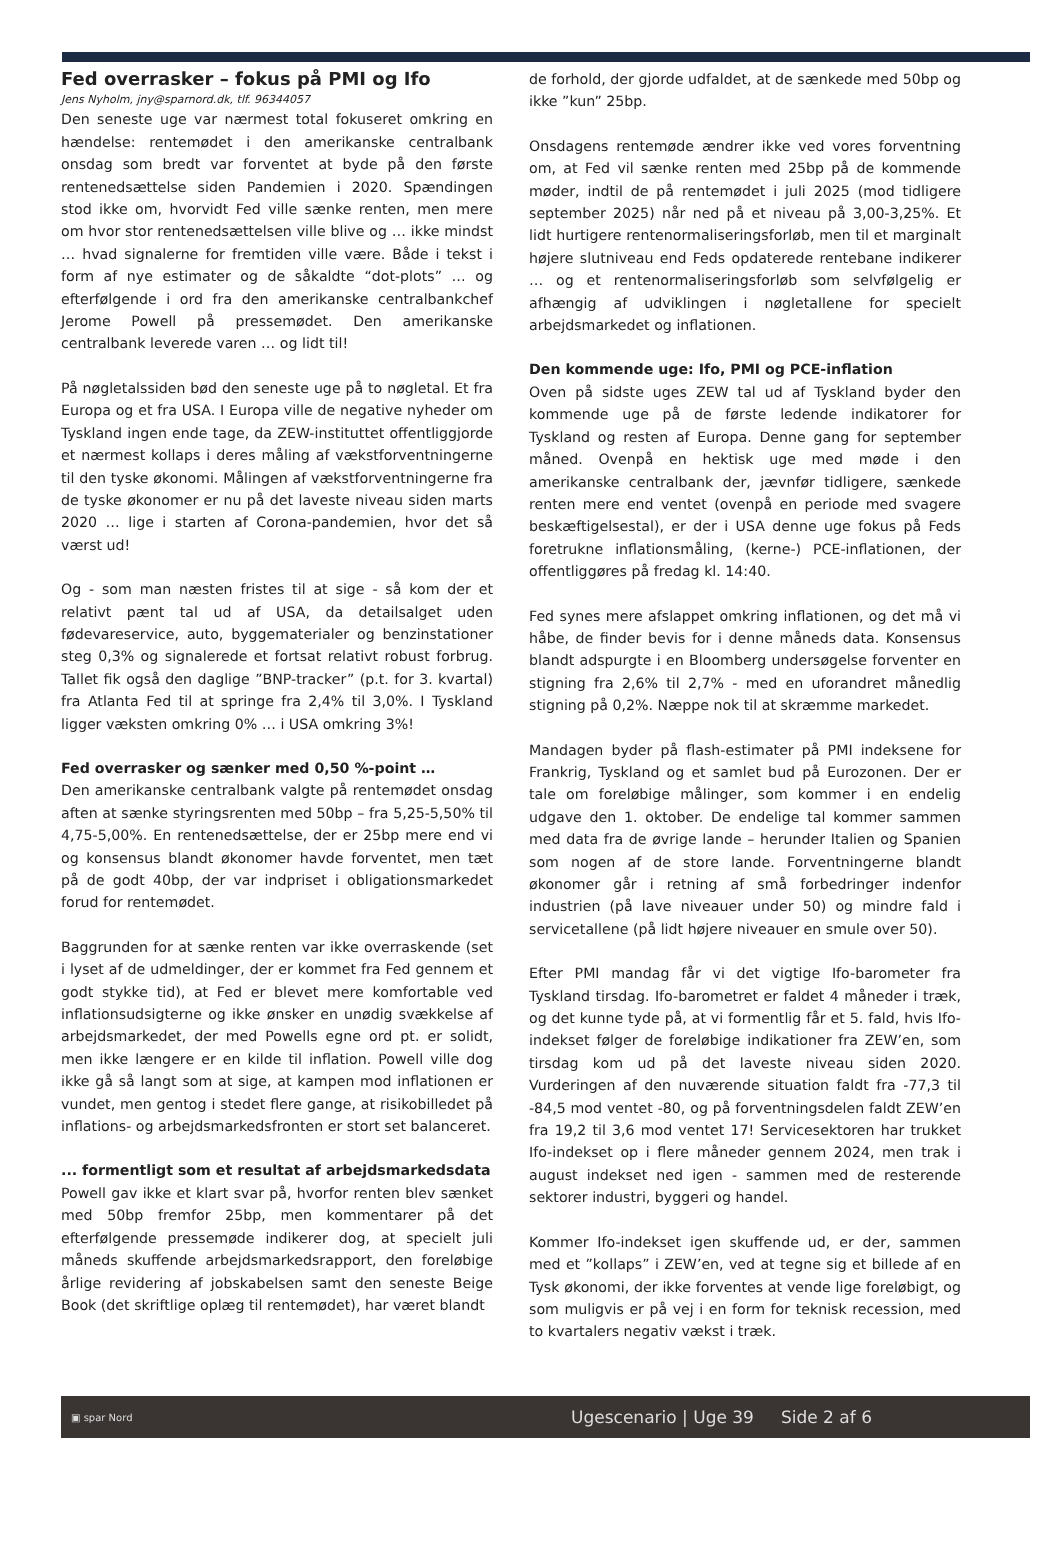Fed overrasker – fokus på PMI og Ifo
Jens Nyholm, jny@sparnord.dk, tlf. 96344057
Den seneste uge var nærmest total fokuseret omkring en hændelse: rentemødet i den amerikanske centralbank onsdag som bredt var forventet at byde på den første rentenedsættelse siden Pandemien i 2020. Spændingen stod ikke om, hvorvidt Fed ville sænke renten, men mere om hvor stor rentenedsættelsen ville blive og … ikke mindst … hvad signalerne for fremtiden ville være. Både i tekst i form af nye estimater og de såkaldte “dot-plots” … og efterfølgende i ord fra den amerikanske centralbankchef Jerome Powell på pressemødet. Den amerikanske centralbank leverede varen … og lidt til!
På nøgletalssiden bød den seneste uge på to nøgletal. Et fra Europa og et fra USA. I Europa ville de negative nyheder om Tyskland ingen ende tage, da ZEW-instituttet offentliggjorde et nærmest kollaps i deres måling af vækstforventningerne til den tyske økonomi. Målingen af vækstforventningerne fra de tyske økonomer er nu på det laveste niveau siden marts 2020 … lige i starten af Corona-pandemien, hvor det så værst ud!
Og - som man næsten fristes til at sige - så kom der et relativt pænt tal ud af USA, da detailsalget uden fødevareservice, auto, byggematerialer og benzinstationer steg 0,3% og signalerede et fortsat relativt robust forbrug. Tallet fik også den daglige ”BNP-tracker” (p.t. for 3. kvartal) fra Atlanta Fed til at springe fra 2,4% til 3,0%. I Tyskland ligger væksten omkring 0% … i USA omkring 3%!
Fed overrasker og sænker med 0,50 %-point …
Den amerikanske centralbank valgte på rentemødet onsdag aften at sænke styringsrenten med 50bp – fra 5,25-5,50% til 4,75-5,00%. En rentenedsættelse, der er 25bp mere end vi og konsensus blandt økonomer havde forventet, men tæt på de godt 40bp, der var indpriset i obligationsmarkedet forud for rentemødet.
Baggrunden for at sænke renten var ikke overraskende (set i lyset af de udmeldinger, der er kommet fra Fed gennem et godt stykke tid), at Fed er blevet mere komfortable ved inflationsudsigterne og ikke ønsker en unødig svækkelse af arbejdsmarkedet, der med Powells egne ord pt. er solidt, men ikke længere er en kilde til inflation. Powell ville dog ikke gå så langt som at sige, at kampen mod inflationen er vundet, men gentog i stedet flere gange, at risikobilledet på inflations- og arbejdsmarkedsfronten er stort set balanceret.
... formentligt som et resultat af arbejdsmarkedsdata
Powell gav ikke et klart svar på, hvorfor renten blev sænket med 50bp fremfor 25bp, men kommentarer på det efterfølgende pressemøde indikerer dog, at specielt juli måneds skuffende arbejdsmarkedsrapport, den foreløbige årlige revidering af jobskabelsen samt den seneste Beige Book (det skriftlige oplæg til rentemødet), har været blandt
de forhold, der gjorde udfaldet, at de sænkede med 50bp og ikke ”kun” 25bp.
Onsdagens rentemøde ændrer ikke ved vores forventning om, at Fed vil sænke renten med 25bp på de kommende møder, indtil de på rentemødet i juli 2025 (mod tidligere september 2025) når ned på et niveau på 3,00-3,25%. Et lidt hurtigere rentenormaliseringsforløb, men til et marginalt højere slutniveau end Feds opdaterede rentebane indikerer … og et rentenormaliseringsforløb som selvfølgelig er afhængig af udviklingen i nøgletallene for specielt arbejdsmarkedet og inflationen.
Den kommende uge: Ifo, PMI og PCE-inflation
Oven på sidste uges ZEW tal ud af Tyskland byder den kommende uge på de første ledende indikatorer for Tyskland og resten af Europa. Denne gang for september måned. Ovenpå en hektisk uge med møde i den amerikanske centralbank der, jævnfør tidligere, sænkede renten mere end ventet (ovenpå en periode med svagere beskæftigelsestal), er der i USA denne uge fokus på Feds foretrukne inflationsmåling, (kerne-) PCE-inflationen, der offentliggøres på fredag kl. 14:40.
Fed synes mere afslappet omkring inflationen, og det må vi håbe, de finder bevis for i denne måneds data. Konsensus blandt adspurgte i en Bloomberg undersøgelse forventer en stigning fra 2,6% til 2,7% - med en uforandret månedlig stigning på 0,2%. Næppe nok til at skræmme markedet.
Mandagen byder på flash-estimater på PMI indeksene for Frankrig, Tyskland og et samlet bud på Eurozonen. Der er tale om foreløbige målinger, som kommer i en endelig udgave den 1. oktober. De endelige tal kommer sammen med data fra de øvrige lande – herunder Italien og Spanien som nogen af de store lande. Forventningerne blandt økonomer går i retning af små forbedringer indenfor industrien (på lave niveauer under 50) og mindre fald i servicetallene (på lidt højere niveauer en smule over 50).
Efter PMI mandag får vi det vigtige Ifo-barometer fra Tyskland tirsdag. Ifo-barometret er faldet 4 måneder i træk, og det kunne tyde på, at vi formentlig får et 5. fald, hvis Ifo-indekset følger de foreløbige indikationer fra ZEW’en, som tirsdag kom ud på det laveste niveau siden 2020. Vurderingen af den nuværende situation faldt fra -77,3 til -84,5 mod ventet -80, og på forventningsdelen faldt ZEW’en fra 19,2 til 3,6 mod ventet 17! Servicesektoren har trukket Ifo-indekset op i flere måneder gennem 2024, men trak i august indekset ned igen - sammen med de resterende sektorer industri, byggeri og handel.
Kommer Ifo-indekset igen skuffende ud, er der, sammen med et ”kollaps” i ZEW’en, ved at tegne sig et billede af en Tysk økonomi, der ikke forventes at vende lige foreløbigt, og som muligvis er på vej i en form for teknisk recession, med to kvartalers negativ vækst i træk.
▣ spar Nord Ugescenario | Uge 39 Side 2 af 6